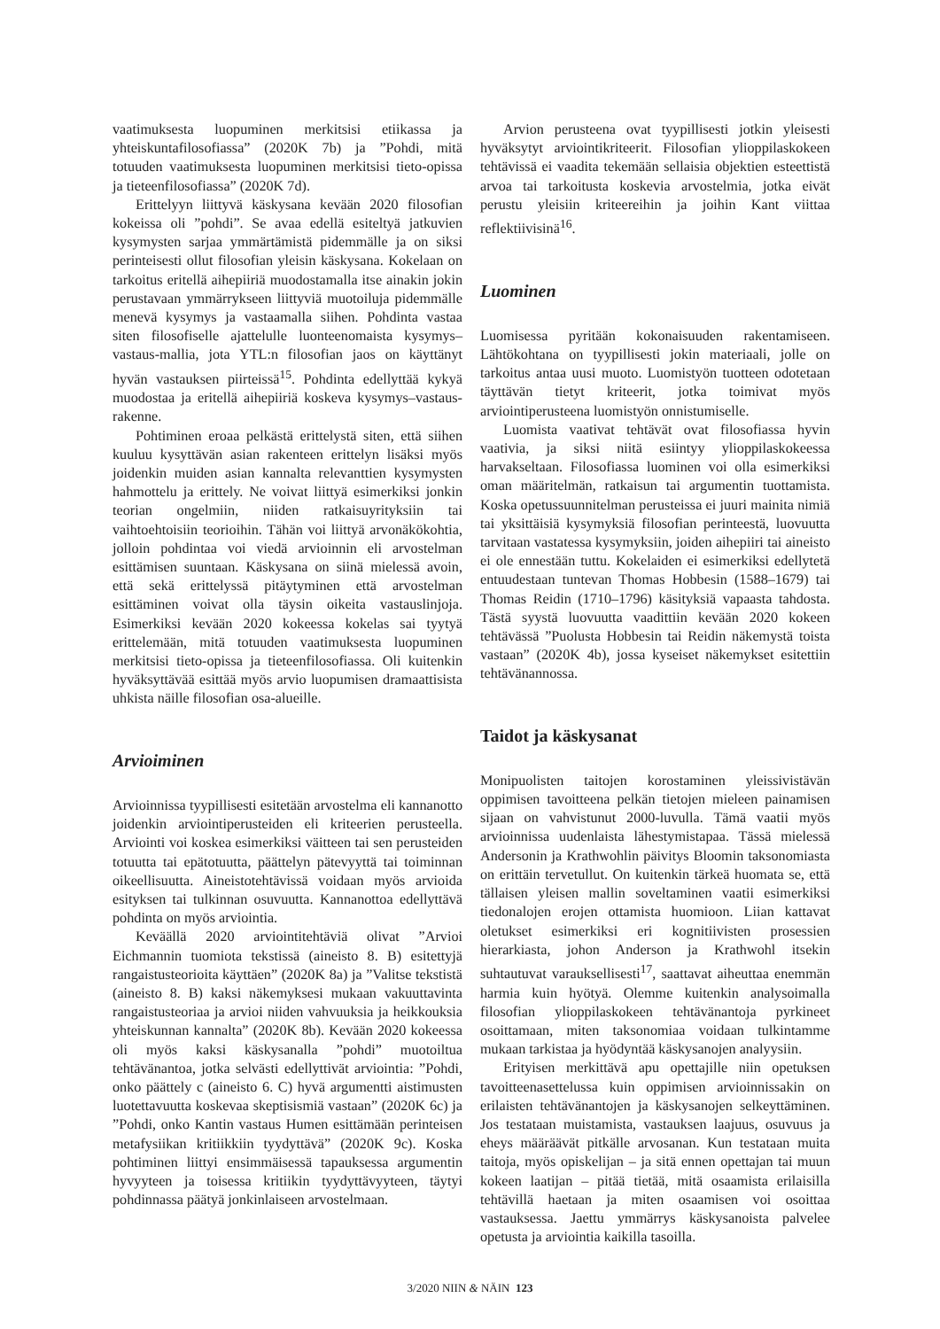vaatimuksesta luopuminen merkitsisi etiikassa ja yhteiskuntafilosofiassa” (2020K 7b) ja ”Pohdi, mitä totuuden vaatimuksesta luopuminen merkitsisi tieto-opissa ja tieteenfilosofiassa” (2020K 7d).
Erittelyyn liittyvä käskysana kevään 2020 filosofian kokeissa oli ”pohdi”. Se avaa edellä esiteltyä jatkuvien kysymysten sarjaa ymmärtämistä pidemmälle ja on siksi perinteisesti ollut filosofian yleisin käskysana. Kokelaan on tarkoitus eritellä aihepiiriä muodostamalla itse ainakin jokin perustavaan ymmärrykseen liittyviä muotoiluja pidemmälle menevä kysymys ja vastaamalla siihen. Pohdinta vastaa siten filosofiselle ajattelulle luonteenomaista kysymys–vastaus-mallia, jota YTL:n filosofian jaos on käyttänyt hyvän vastauksen piirteissä<sup>15</sup>. Pohdinta edellyttää kykyä muodostaa ja eritellä aihepiiriä koskeva kysymys–vastaus-rakenne.
Pohtiminen eroaa pelkästä erittelystä siten, että siihen kuuluu kysyttävän asian rakenteen erittelyn lisäksi myös joidenkin muiden asian kannalta relevanttien kysymysten hahmottelu ja erittely. Ne voivat liittyä esimerkiksi jonkin teorian ongelmiin, niiden ratkaisuyrityksiin tai vaihtoehtoisiin teorioihin. Tähän voi liittyä arvonäkökohtia, jolloin pohdintaa voi viedä arvioinnin eli arvostelman esittämisen suuntaan. Käskysana on siinä mielessä avoin, että sekä erittelyssä pitäytyminen että arvostelman esittäminen voivat olla täysin oikeita vastauslinjoja. Esimerkiksi kevään 2020 kokeessa kokelas sai tyytyä erittelemään, mitä totuuden vaatimuksesta luopuminen merkitsisi tieto-opissa ja tieteenfilosofiassa. Oli kuitenkin hyväksyttävää esittää myös arvio luopumisen dramaattisista uhkista näille filosofian osa-alueille.
Arvioiminen
Arvioinnissa tyypillisesti esitetään arvostelma eli kannanotto joidenkin arviointiperusteiden eli kriteerien perusteella. Arviointi voi koskea esimerkiksi väitteen tai sen perusteiden totuutta tai epätotuutta, päättelyn pätevyyttä tai toiminnan oikeellisuutta. Aineistotehtävissä voidaan myös arvioida esityksen tai tulkinnan osuvuutta. Kannanottoa edellyttävä pohdinta on myös arviointia.
Keväällä 2020 arviointitehtäviä olivat ”Arvioi Eichmannin tuomiota tekstissä (aineisto 8. B) esitettyjä rangaistusteorioita käyttäen” (2020K 8a) ja ”Valitse tekstistä (aineisto 8. B) kaksi näkemyksesi mukaan vakuuttavinta rangaistusteoriaa ja arvioi niiden vahvuuksia ja heikkouksia yhteiskunnan kannalta” (2020K 8b). Kevään 2020 kokeessa oli myös kaksi käskysanalla ”pohdi” muotoiltua tehtävänantoa, jotka selvästi edellyttivät arviointia: ”Pohdi, onko päättely c (aineisto 6. C) hyvä argumentti aistimusten luotettavuutta koskevaa skeptisismiä vastaan” (2020K 6c) ja ”Pohdi, onko Kantin vastaus Humen esittämään perinteisen metafysiikan kritiikkiin tyydyttävä” (2020K 9c). Koska pohtiminen liittyi ensimmäisessä tapauksessa argumentin hyvyyteen ja toisessa kritiikin tyydyttävyyteen, täytyi pohdinnassa päätyä jonkinlaiseen arvostelmaan.
Arvion perusteena ovat tyypillisesti jotkin yleisesti hyväksytyt arviointikriteerit. Filosofian ylioppilaskokeen tehtävissä ei vaadita tekemään sellaisia objektien esteettistä arvoa tai tarkoitusta koskevia arvostelmia, jotka eivät perustu yleisiin kriteereihin ja joihin Kant viittaa reflektiivisinä<sup>16</sup>.
Luominen
Luomisessa pyritään kokonaisuuden rakentamiseen. Lähtökohtana on tyypillisesti jokin materiaali, jolle on tarkoitus antaa uusi muoto. Luomistyön tuotteen odotetaan täyttävän tietyt kriteerit, jotka toimivat myös arviointiperusteena luomistyön onnistumiselle.
Luomista vaativat tehtävät ovat filosofiassa hyvin vaativia, ja siksi niitä esiintyy ylioppilaskokeessa harvakseltaan. Filosofiassa luominen voi olla esimerkiksi oman määritelmän, ratkaisun tai argumentin tuottamista. Koska opetussuunnitelman perusteissa ei juuri mainita nimiä tai yksittäisiä kysymyksiä filosofian perinteestä, luovuutta tarvitaan vastatessa kysymyksiin, joiden aihepiiri tai aineisto ei ole ennestään tuttu. Kokelaiden ei esimerkiksi edellytetä entuudestaan tuntevan Thomas Hobbesin (1588–1679) tai Thomas Reidin (1710–1796) käsityksiä vapaasta tahdosta. Tästä syystä luovuutta vaadittiin kevään 2020 kokeen tehtävässä ”Puolusta Hobbesin tai Reidin näkemystä toista vastaan” (2020K 4b), jossa kyseiset näkemykset esitettiin tehtävänannossa.
Taidot ja käskysanat
Monipuolisten taitojen korostaminen yleissivistävän oppimisen tavoitteena pelkän tietojen mieleen painamisen sijaan on vahvistunut 2000-luvulla. Tämä vaatii myös arvioinnissa uudenlaista lähestymistapaa. Tässä mielessä Andersonin ja Krathwohlin päivitys Bloomin taksonomiasta on erittäin tervetullut. On kuitenkin tärkeä huomata se, että tällaisen yleisen mallin soveltaminen vaatii esimerkiksi tiedonalojen erojen ottamista huomioon. Liian kattavat oletukset esimerkiksi eri kognitiivisten prosessien hierarkiasta, johon Anderson ja Krathwohl itsekin suhtautuvat varauksellisesti<sup>17</sup>, saattavat aiheuttaa enemmän harmia kuin hyötyä. Olemme kuitenkin analysoimalla filosofian ylioppilaskokeen tehtävänantoja pyrkineet osoittamaan, miten taksonomiaa voidaan tulkintamme mukaan tarkistaa ja hyödyntää käskysanojen analyysiin.
Erityisen merkittävä apu opettajille niin opetuksen tavoitteenasettelussa kuin oppimisen arvioinnissakin on erilaisten tehtävänantojen ja käskysanojen selkeyttäminen. Jos testataan muistamista, vastauksen laajuus, osuvuus ja eheys määräävät pitkälle arvosanan. Kun testataan muita taitoja, myös opiskelijan – ja sitä ennen opettajan tai muun kokeen laatijan – pitää tietää, mitä osaamista erilaisilla tehtävillä haetaan ja miten osaamisen voi osoittaa vastauksessa. Jaettu ymmärrys käskysanoista palvelee opetusta ja arviointia kaikilla tasoilla.
3/2020 NIIN & NÄIN 123